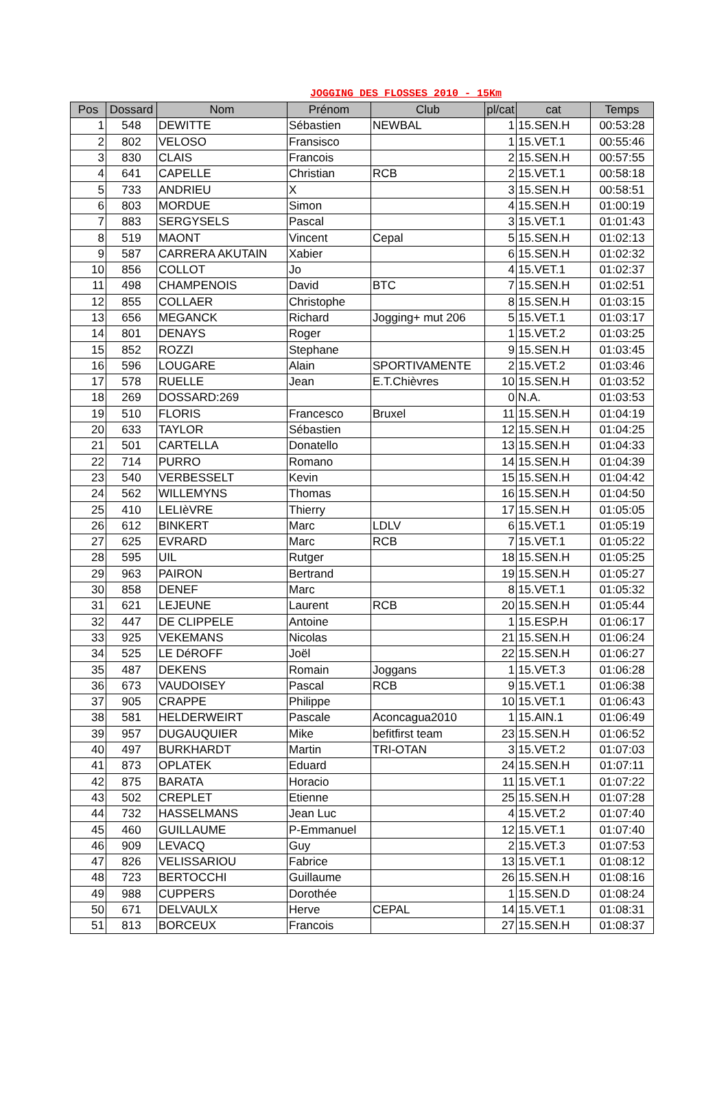JOGGING DES FLOSSES 2010 - 15Km
| Pos | Dossard | Nom | Prénom | Club | pl/cat | cat | Temps |
| --- | --- | --- | --- | --- | --- | --- | --- |
| 1 | 548 | DEWITTE | Sébastien | NEWBAL | 1 | 15.SEN.H | 00:53:28 |
| 2 | 802 | VELOSO | Fransisco | | 1 | 15.VET.1 | 00:55:46 |
| 3 | 830 | CLAIS | Francois | | 2 | 15.SEN.H | 00:57:55 |
| 4 | 641 | CAPELLE | Christian | RCB | 2 | 15.VET.1 | 00:58:18 |
| 5 | 733 | ANDRIEU | X | | 3 | 15.SEN.H | 00:58:51 |
| 6 | 803 | MORDUE | Simon | | 4 | 15.SEN.H | 01:00:19 |
| 7 | 883 | SERGYSELS | Pascal | | 3 | 15.VET.1 | 01:01:43 |
| 8 | 519 | MAONT | Vincent | Cepal | 5 | 15.SEN.H | 01:02:13 |
| 9 | 587 | CARRERA AKUTAIN | Xabier | | 6 | 15.SEN.H | 01:02:32 |
| 10 | 856 | COLLOT | Jo | | 4 | 15.VET.1 | 01:02:37 |
| 11 | 498 | CHAMPENOIS | David | BTC | 7 | 15.SEN.H | 01:02:51 |
| 12 | 855 | COLLAER | Christophe | | 8 | 15.SEN.H | 01:03:15 |
| 13 | 656 | MEGANCK | Richard | Jogging+ mut 206 | 5 | 15.VET.1 | 01:03:17 |
| 14 | 801 | DENAYS | Roger | | 1 | 15.VET.2 | 01:03:25 |
| 15 | 852 | ROZZI | Stephane | | 9 | 15.SEN.H | 01:03:45 |
| 16 | 596 | LOUGARE | Alain | SPORTIVAMENTE | 2 | 15.VET.2 | 01:03:46 |
| 17 | 578 | RUELLE | Jean | E.T.Chièvres | 10 | 15.SEN.H | 01:03:52 |
| 18 | 269 | DOSSARD:269 | | | 0 | N.A. | 01:03:53 |
| 19 | 510 | FLORIS | Francesco | Bruxel | 11 | 15.SEN.H | 01:04:19 |
| 20 | 633 | TAYLOR | Sébastien | | 12 | 15.SEN.H | 01:04:25 |
| 21 | 501 | CARTELLA | Donatello | | 13 | 15.SEN.H | 01:04:33 |
| 22 | 714 | PURRO | Romano | | 14 | 15.SEN.H | 01:04:39 |
| 23 | 540 | VERBESSELT | Kevin | | 15 | 15.SEN.H | 01:04:42 |
| 24 | 562 | WILLEMYNS | Thomas | | 16 | 15.SEN.H | 01:04:50 |
| 25 | 410 | LELIèVRE | Thierry | | 17 | 15.SEN.H | 01:05:05 |
| 26 | 612 | BINKERT | Marc | LDLV | 6 | 15.VET.1 | 01:05:19 |
| 27 | 625 | EVRARD | Marc | RCB | 7 | 15.VET.1 | 01:05:22 |
| 28 | 595 | UIL | Rutger | | 18 | 15.SEN.H | 01:05:25 |
| 29 | 963 | PAIRON | Bertrand | | 19 | 15.SEN.H | 01:05:27 |
| 30 | 858 | DENEF | Marc | | 8 | 15.VET.1 | 01:05:32 |
| 31 | 621 | LEJEUNE | Laurent | RCB | 20 | 15.SEN.H | 01:05:44 |
| 32 | 447 | DE CLIPPELE | Antoine | | 1 | 15.ESP.H | 01:06:17 |
| 33 | 925 | VEKEMANS | Nicolas | | 21 | 15.SEN.H | 01:06:24 |
| 34 | 525 | LE DéROFF | Joël | | 22 | 15.SEN.H | 01:06:27 |
| 35 | 487 | DEKENS | Romain | Joggans | 1 | 15.VET.3 | 01:06:28 |
| 36 | 673 | VAUDOISEY | Pascal | RCB | 9 | 15.VET.1 | 01:06:38 |
| 37 | 905 | CRAPPE | Philippe | | 10 | 15.VET.1 | 01:06:43 |
| 38 | 581 | HELDERWEIRT | Pascale | Aconcagua2010 | 1 | 15.AIN.1 | 01:06:49 |
| 39 | 957 | DUGAUQUIER | Mike | befitfirst team | 23 | 15.SEN.H | 01:06:52 |
| 40 | 497 | BURKHARDT | Martin | TRI-OTAN | 3 | 15.VET.2 | 01:07:03 |
| 41 | 873 | OPLATEK | Eduard | | 24 | 15.SEN.H | 01:07:11 |
| 42 | 875 | BARATA | Horacio | | 11 | 15.VET.1 | 01:07:22 |
| 43 | 502 | CREPLET | Etienne | | 25 | 15.SEN.H | 01:07:28 |
| 44 | 732 | HASSELMANS | Jean Luc | | 4 | 15.VET.2 | 01:07:40 |
| 45 | 460 | GUILLAUME | P-Emmanuel | | 12 | 15.VET.1 | 01:07:40 |
| 46 | 909 | LEVACQ | Guy | | 2 | 15.VET.3 | 01:07:53 |
| 47 | 826 | VELISSARIOU | Fabrice | | 13 | 15.VET.1 | 01:08:12 |
| 48 | 723 | BERTOCCHI | Guillaume | | 26 | 15.SEN.H | 01:08:16 |
| 49 | 988 | CUPPERS | Dorothée | | 1 | 15.SEN.D | 01:08:24 |
| 50 | 671 | DELVAULX | Herve | CEPAL | 14 | 15.VET.1 | 01:08:31 |
| 51 | 813 | BORCEUX | Francois | | 27 | 15.SEN.H | 01:08:37 |